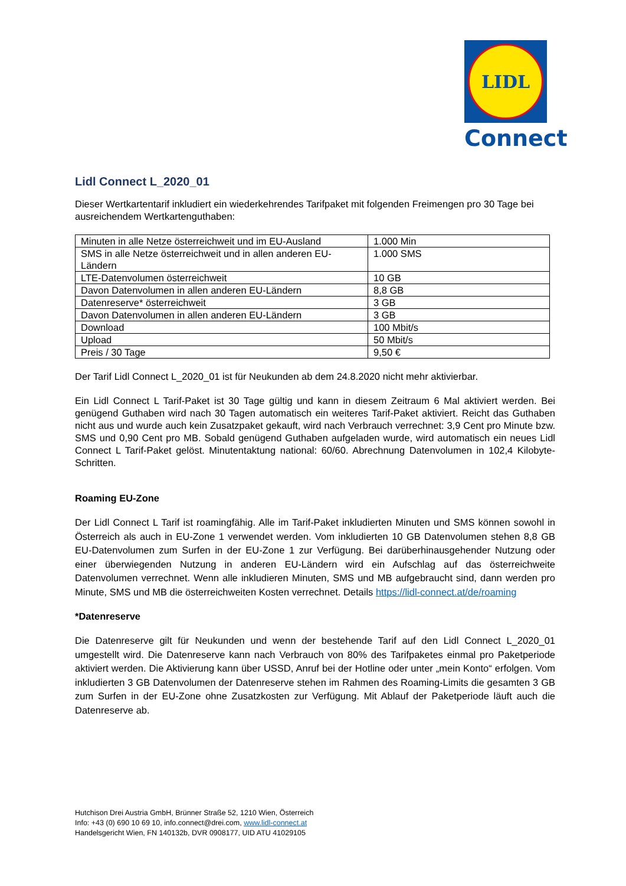LIDL
Connect
Lidl Connect L_2020_01
Dieser Wertkartentarif inkludiert ein wiederkehrendes Tarifpaket mit folgenden Freimengen pro 30 Tage bei ausreichendem Wertkartenguthaben:
| Minuten in alle Netze österreichweit und im EU-Ausland | 1.000 Min |
| SMS in alle Netze österreichweit und in allen anderen EU-Ländern | 1.000 SMS |
| LTE-Datenvolumen österreichweit | 10 GB |
| Davon Datenvolumen in allen anderen EU-Ländern | 8,8 GB |
| Datenreserve* österreichweit | 3 GB |
| Davon Datenvolumen in allen anderen EU-Ländern | 3 GB |
| Download | 100 Mbit/s |
| Upload | 50 Mbit/s |
| Preis / 30 Tage | 9,50 € |
Der Tarif Lidl Connect L_2020_01 ist für Neukunden ab dem 24.8.2020 nicht mehr aktivierbar.
Ein Lidl Connect L Tarif-Paket ist 30 Tage gültig und kann in diesem Zeitraum 6 Mal aktiviert werden. Bei genügend Guthaben wird nach 30 Tagen automatisch ein weiteres Tarif-Paket aktiviert. Reicht das Guthaben nicht aus und wurde auch kein Zusatzpaket gekauft, wird nach Verbrauch verrechnet: 3,9 Cent pro Minute bzw. SMS und 0,90 Cent pro MB. Sobald genügend Guthaben aufgeladen wurde, wird automatisch ein neues Lidl Connect L Tarif-Paket gelöst. Minutentaktung national: 60/60. Abrechnung Datenvolumen in 102,4 Kilobyte-Schritten.
Roaming EU-Zone
Der Lidl Connect L Tarif ist roamingfähig. Alle im Tarif-Paket inkludierten Minuten und SMS können sowohl in Österreich als auch in EU-Zone 1 verwendet werden. Vom inkludierten 10 GB Datenvolumen stehen 8,8 GB EU-Datenvolumen zum Surfen in der EU-Zone 1 zur Verfügung. Bei darüberhinausgehender Nutzung oder einer überwiegenden Nutzung in anderen EU-Ländern wird ein Aufschlag auf das österreichweite Datenvolumen verrechnet. Wenn alle inkludieren Minuten, SMS und MB aufgebraucht sind, dann werden pro Minute, SMS und MB die österreichweiten Kosten verrechnet. Details https://lidl-connect.at/de/roaming
*Datenreserve
Die Datenreserve gilt für Neukunden und wenn der bestehende Tarif auf den Lidl Connect L_2020_01 umgestellt wird. Die Datenreserve kann nach Verbrauch von 80% des Tarifpaketes einmal pro Paketperiode aktiviert werden. Die Aktivierung kann über USSD, Anruf bei der Hotline oder unter „mein Konto“ erfolgen. Vom inkludierten 3 GB Datenvolumen der Datenreserve stehen im Rahmen des Roaming-Limits die gesamten 3 GB zum Surfen in der EU-Zone ohne Zusatzkosten zur Verfügung. Mit Ablauf der Paketperiode läuft auch die Datenreserve ab.
Hutchison Drei Austria GmbH, Brünner Straße 52, 1210 Wien, Österreich
Info: +43 (0) 690 10 69 10, info.connect@drei.com, www.lidl-connect.at
Handelsgericht Wien, FN 140132b, DVR 0908177, UID ATU 41029105